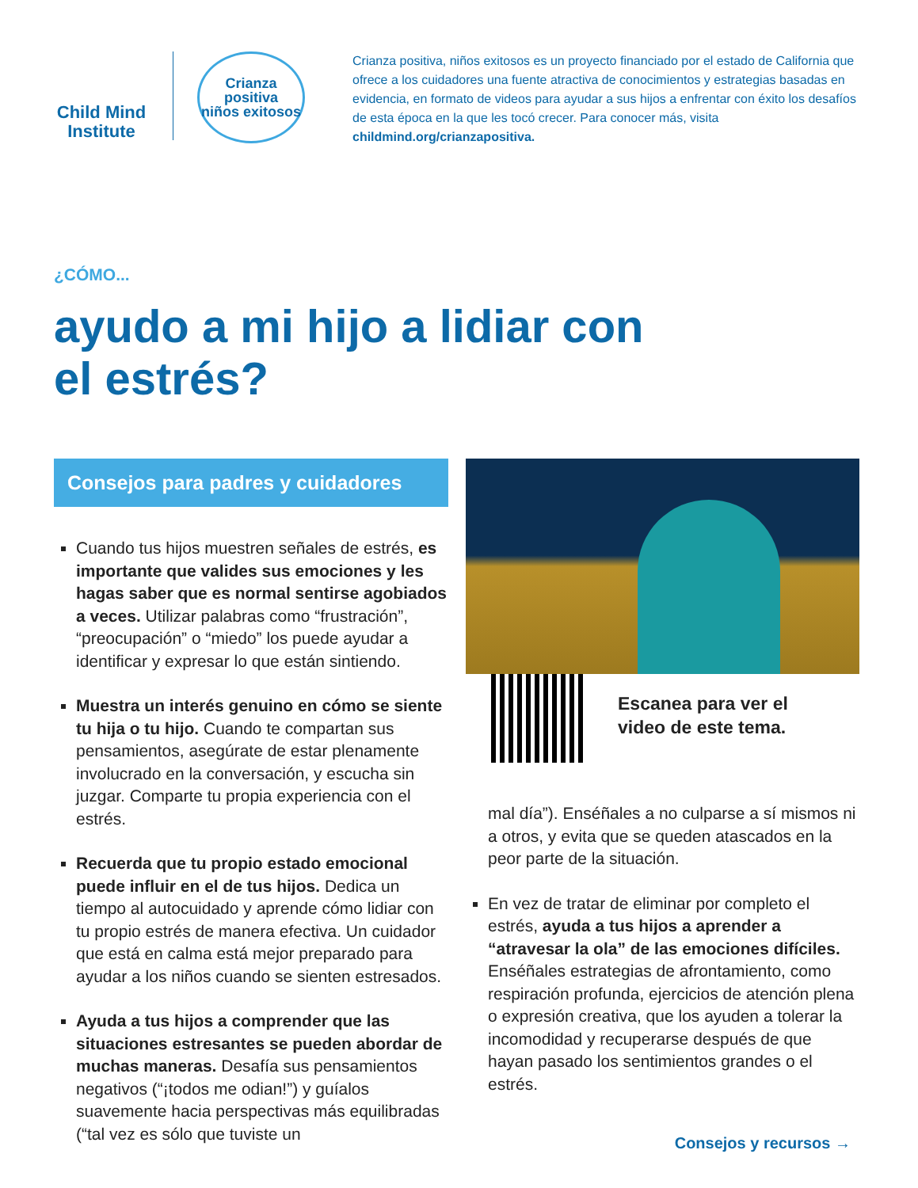Child Mind Institute
Crianza positiva
niños exitosos
Crianza positiva, niños exitosos es un proyecto financiado por el estado de California que ofrece a los cuidadores una fuente atractiva de conocimientos y estrategias basadas en evidencia, en formato de videos para ayudar a sus hijos a enfrentar con éxito los desafíos de esta época en la que les tocó crecer. Para conocer más, visita childmind.org/crianzapositiva.
¿CÓMO...
ayudo a mi hijo a lidiar con
el estrés?
Consejos para padres y cuidadores
Cuando tus hijos muestren señales de estrés, es importante que valides sus emociones y les hagas saber que es normal sentirse agobiados a veces. Utilizar palabras como “frustración”, “preocupación” o “miedo” los puede ayudar a identificar y expresar lo que están sintiendo.
Muestra un interés genuino en cómo se siente tu hija o tu hijo. Cuando te compartan sus pensamientos, asegúrate de estar plenamente involucrado en la conversación, y escucha sin juzgar. Comparte tu propia experiencia con el estrés.
Recuerda que tu propio estado emocional puede influir en el de tus hijos. Dedica un tiempo al autocuidado y aprende cómo lidiar con tu propio estrés de manera efectiva. Un cuidador que está en calma está mejor preparado para ayudar a los niños cuando se sienten estresados.
Ayuda a tus hijos a comprender que las situaciones estresantes se pueden abordar de muchas maneras. Desafía sus pensamientos negativos (“¡todos me odian!”) y guíalos suavemente hacia perspectivas más equilibradas (“tal vez es sólo que tuviste un
Escanea para ver el
video de este tema.
mal día”). Enséñales a no culparse a sí mismos ni a otros, y evita que se queden atascados en la peor parte de la situación.
En vez de tratar de eliminar por completo el estrés, ayuda a tus hijos a aprender a “atravesar la ola” de las emociones difíciles. Enséñales estrategias de afrontamiento, como respiración profunda, ejercicios de atención plena o expresión creativa, que los ayuden a tolerar la incomodidad y recuperarse después de que hayan pasado los sentimientos grandes o el estrés.
Consejos y recursos →